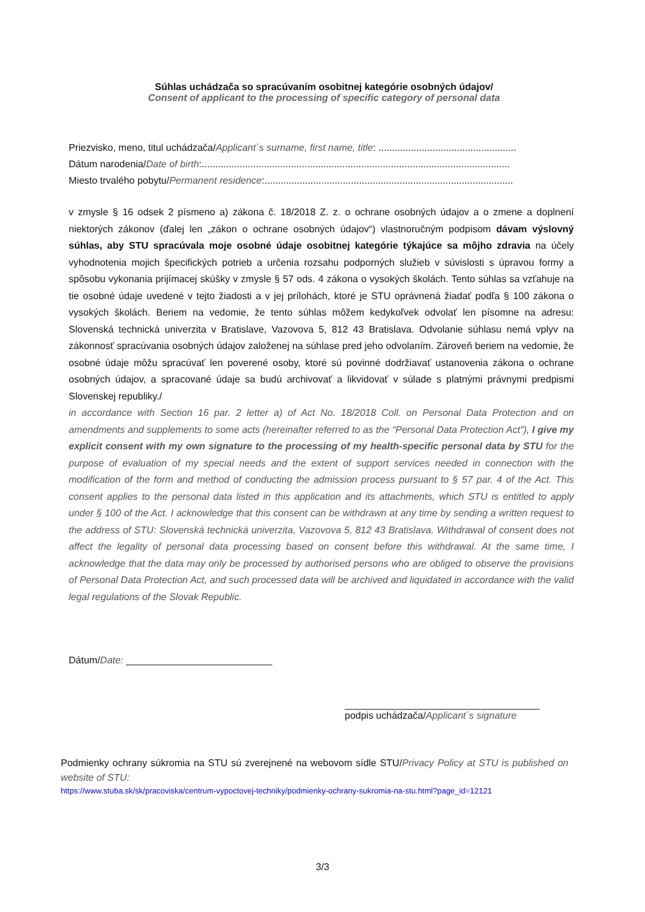Súhlas uchádzača so spracúvaním osobitnej kategórie osobných údajov/
Consent of applicant to the processing of specific category of personal data
Priezvisko, meno, titul uchádzača/Applicant´s surname, first name, title: ...................................................
Dátum narodenia/Date of birth:..................................................................................................................
Miesto trvalého pobytu/Permanent residence:............................................................................................
v zmysle § 16 odsek 2 písmeno a) zákona č. 18/2018 Z. z. o ochrane osobných údajov a o zmene a doplnení niektorých zákonov (ďalej len „zákon o ochrane osobných údajov“) vlastnoručným podpisom dávam výslovný súhlas, aby STU spracúvala moje osobné údaje osobitnej kategórie týkajúce sa môjho zdravia na účely vyhodnotenia mojich špecifických potrieb a určenia rozsahu podporných služieb v súvislosti s úpravou formy a spôsobu vykonania prijímacej skúšky v zmysle § 57 ods. 4 zákona o vysokých školách. Tento súhlas sa vzťahuje na tie osobné údaje uvedené v tejto žiadosti a v jej prílohách, ktoré je STU oprávnená žiadať podľa § 100 zákona o vysokých školách. Beriem na vedomie, že tento súhlas môžem kedykoľvek odvolať len písomne na adresu: Slovenská technická univerzita v Bratislave, Vazovova 5, 812 43 Bratislava. Odvolanie súhlasu nemá vplyv na zákonnosť spracúvania osobných údajov založenej na súhlase pred jeho odvolaním. Zároveň beriem na vedomie, že osobné údaje môžu spracúvať len poverené osoby, ktoré sú povinné dodržiavať ustanovenia zákona o ochrane osobných údajov, a spracované údaje sa budú archivovať a likvidovať v súlade s platnými právnymi predpismi Slovenskej republiky./
in accordance with Section 16 par. 2 letter a) of Act No. 18/2018 Coll. on Personal Data Protection and on amendments and supplements to some acts (hereinafter referred to as the “Personal Data Protection Act”), I give my explicit consent with my own signature to the processing of my health-specific personal data by STU for the purpose of evaluation of my special needs and the extent of support services needed in connection with the modification of the form and method of conducting the admission process pursuant to § 57 par. 4 of the Act. This consent applies to the personal data listed in this application and its attachments, which STU is entitled to apply under § 100 of the Act. I acknowledge that this consent can be withdrawn at any time by sending a written request to the address of STU: Slovenská technická univerzita, Vazovova 5, 812 43 Bratislava. Withdrawal of consent does not affect the legality of personal data processing based on consent before this withdrawal. At the same time, I acknowledge that the data may only be processed by authorised persons who are obliged to observe the provisions of Personal Data Protection Act, and such processed data will be archived and liquidated in accordance with the valid legal regulations of the Slovak Republic.
Dátum/Date: ___________________________
____________________________________
podpis uchádzača/Applicant´s signature
Podmienky ochrany súkromia na STU sú zverejnené na webovom sídle STU/Privacy Policy at STU is published on website of STU:
https://www.stuba.sk/sk/pracoviska/centrum-vypoctovej-techniky/podmienky-ochrany-sukromia-na-stu.html?page_id=12121
3/3